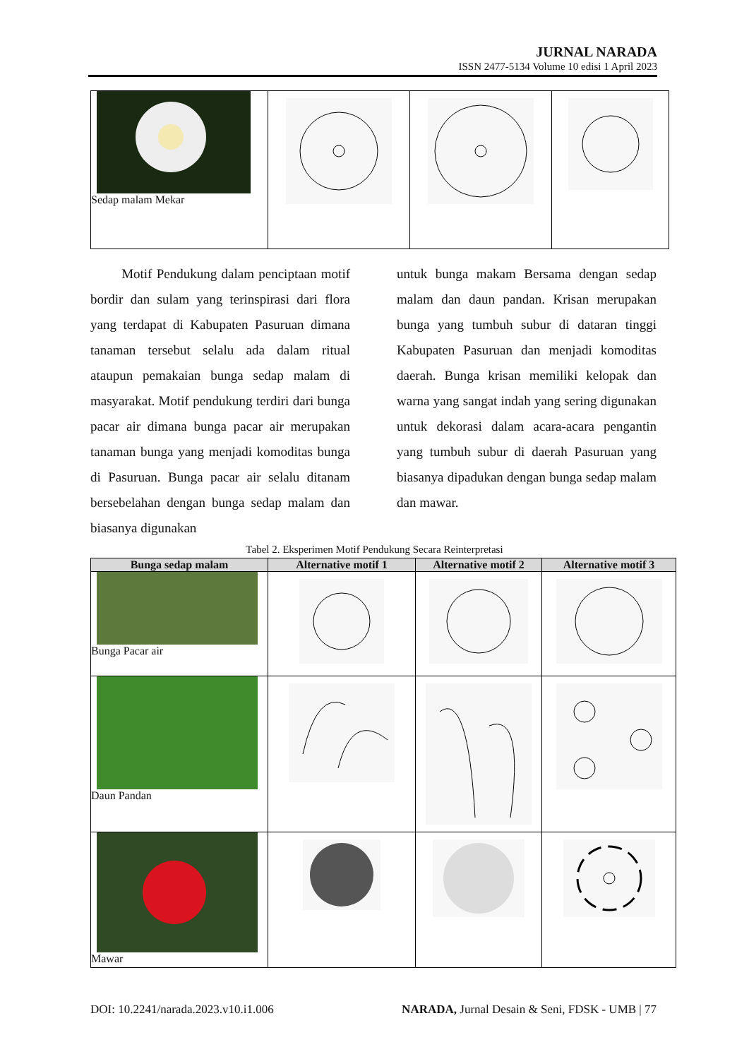JURNAL NARADA
ISSN 2477-5134 Volume 10 edisi 1 April 2023
| Sedap malam Mekar | | | |
Motif Pendukung dalam penciptaan motif bordir dan sulam yang terinspirasi dari flora yang terdapat di Kabupaten Pasuruan dimana tanaman tersebut selalu ada dalam ritual ataupun pemakaian bunga sedap malam di masyarakat. Motif pendukung terdiri dari bunga pacar air dimana bunga pacar air merupakan tanaman bunga yang menjadi komoditas bunga di Pasuruan. Bunga pacar air selalu ditanam bersebelahan dengan bunga sedap malam dan biasanya digunakan
untuk bunga makam Bersama dengan sedap malam dan daun pandan. Krisan merupakan bunga yang tumbuh subur di dataran tinggi Kabupaten Pasuruan dan menjadi komoditas daerah. Bunga krisan memiliki kelopak dan warna yang sangat indah yang sering digunakan untuk dekorasi dalam acara-acara pengantin yang tumbuh subur di daerah Pasuruan yang biasanya dipadukan dengan bunga sedap malam dan mawar.
Tabel 2. Eksperimen Motif Pendukung Secara Reinterpretasi
| Bunga sedap malam | Alternative motif 1 | Alternative motif 2 | Alternative motif 3 |
| --- | --- | --- | --- |
| Bunga Pacar air | | | |
| Daun Pandan | | | |
| Mawar | | | |
DOI: 10.2241/narada.2023.v10.i1.006 NARADA, Jurnal Desain & Seni, FDSK - UMB | 77